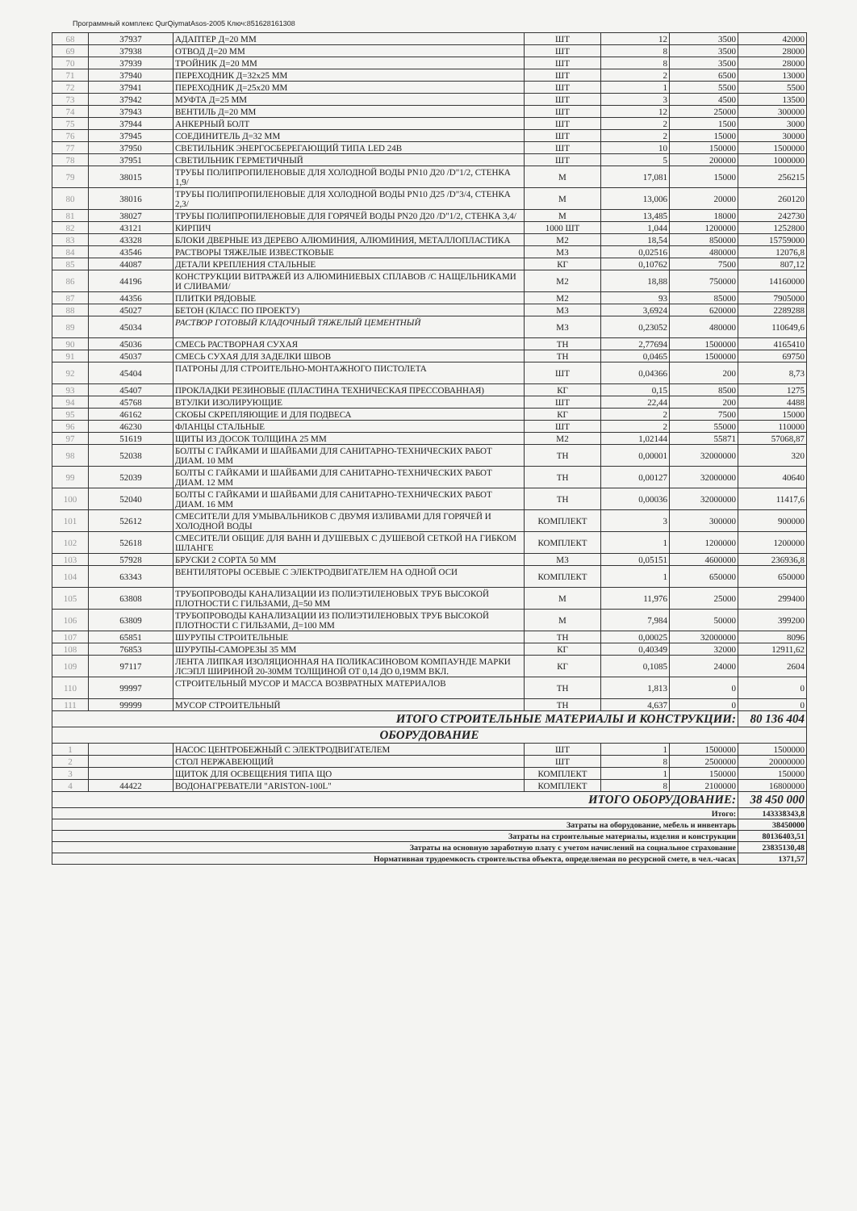Программный комплекс QurQiymatAsos-2005 Ключ:851628161308
| 68 | 37937 | АДАПТЕР Д=20 ММ | ШТ | 12 | 3500 | 42000 |
| 69 | 37938 | ОТВОД Д=20 ММ | ШТ | 8 | 3500 | 28000 |
| 70 | 37939 | ТРОЙНИК Д=20 ММ | ШТ | 8 | 3500 | 28000 |
| 71 | 37940 | ПЕРЕХОДНИК Д=32х25 ММ | ШТ | 2 | 6500 | 13000 |
| 72 | 37941 | ПЕРЕХОДНИК Д=25х20 ММ | ШТ | 1 | 5500 | 5500 |
| 73 | 37942 | МУФТА Д=25 ММ | ШТ | 3 | 4500 | 13500 |
| 74 | 37943 | ВЕНТИЛЬ Д=20 ММ | ШТ | 12 | 25000 | 300000 |
| 75 | 37944 | АНКЕРНЫЙ БОЛТ | ШТ | 2 | 1500 | 3000 |
| 76 | 37945 | СОЕДИНИТЕЛЬ Д=32 ММ | ШТ | 2 | 15000 | 30000 |
| 77 | 37950 | СВЕТИЛЬНИК ЭНЕРГОСБЕРЕГАЮЩИЙ ТИПА LED 24В | ШТ | 10 | 150000 | 1500000 |
| 78 | 37951 | СВЕТИЛЬНИК ГЕРМЕТИЧНЫЙ | ШТ | 5 | 200000 | 1000000 |
| 79 | 38015 | ТРУБЫ ПОЛИПРОПИЛЕНОВЫЕ ДЛЯ ХОЛОДНОЙ ВОДЫ PN10 Д20 /D"1/2, СТЕНКА 1,9/ | М | 17,081 | 15000 | 256215 |
| 80 | 38016 | ТРУБЫ ПОЛИПРОПИЛЕНОВЫЕ ДЛЯ ХОЛОДНОЙ ВОДЫ PN10 Д25 /D"3/4, СТЕНКА 2,3/ | М | 13,006 | 20000 | 260120 |
| 81 | 38027 | ТРУБЫ ПОЛИПРОПИЛЕНОВЫЕ ДЛЯ ГОРЯЧЕЙ ВОДЫ PN20 Д20 /D"1/2, СТЕНКА 3,4/ | М | 13,485 | 18000 | 242730 |
| 82 | 43121 | КИРПИЧ | 1000 ШТ | 1,044 | 1200000 | 1252800 |
| 83 | 43328 | БЛОКИ ДВЕРНЫЕ ИЗ ДЕРЕВО АЛЮМИНИЯ, АЛЮМИНИЯ, МЕТАЛЛОПЛАСТИКА | М2 | 18,54 | 850000 | 15759000 |
| 84 | 43546 | РАСТВОРЫ ТЯЖЕЛЫЕ ИЗВЕСТКОВЫЕ | М3 | 0,02516 | 480000 | 12076,8 |
| 85 | 44087 | ДЕТАЛИ КРЕПЛЕНИЯ СТАЛЬНЫЕ | КГ | 0,10762 | 7500 | 807,12 |
| 86 | 44196 | КОНСТРУКЦИИ ВИТРАЖЕЙ ИЗ АЛЮМИНИЕВЫХ СПЛАВОВ /С НАЩЕЛЬНИКАМИ И СЛИВАМИ/ | М2 | 18,88 | 750000 | 14160000 |
| 87 | 44356 | ПЛИТКИ РЯДОВЫЕ | М2 | 93 | 85000 | 7905000 |
| 88 | 45027 | БЕТОН (КЛАСС ПО ПРОЕКТУ) | М3 | 3,6924 | 620000 | 2289288 |
| 89 | 45034 | РАСТВОР ГОТОВЫЙ КЛАДОЧНЫЙ ТЯЖЕЛЫЙ ЦЕМЕНТНЫЙ | М3 | 0,23052 | 480000 | 110649,6 |
| 90 | 45036 | СМЕСЬ РАСТВОРНАЯ СУХАЯ | ТН | 2,77694 | 1500000 | 4165410 |
| 91 | 45037 | СМЕСЬ СУХАЯ ДЛЯ ЗАДЕЛКИ ШВОВ | ТН | 0,0465 | 1500000 | 69750 |
| 92 | 45404 | ПАТРОНЫ ДЛЯ СТРОИТЕЛЬНО-МОНТАЖНОГО ПИСТОЛЕТА | ШТ | 0,04366 | 200 | 8,73 |
| 93 | 45407 | ПРОКЛАДКИ РЕЗИНОВЫЕ (ПЛАСТИНА ТЕХНИЧЕСКАЯ ПРЕССОВАННАЯ) | КГ | 0,15 | 8500 | 1275 |
| 94 | 45768 | ВТУЛКИ ИЗОЛИРУЮЩИЕ | ШТ | 22,44 | 200 | 4488 |
| 95 | 46162 | СКОБЫ СКРЕПЛЯЮЩИЕ И ДЛЯ ПОДВЕСА | КГ | 2 | 7500 | 15000 |
| 96 | 46230 | ФЛАНЦЫ СТАЛЬНЫЕ | ШТ | 2 | 55000 | 110000 |
| 97 | 51619 | ЩИТЫ ИЗ ДОСОК ТОЛЩИНА 25 ММ | М2 | 1,02144 | 55871 | 57068,87 |
| 98 | 52038 | БОЛТЫ С ГАЙКАМИ И ШАЙБАМИ ДЛЯ САНИТАРНО-ТЕХНИЧЕСКИХ РАБОТ ДИАМ. 10 ММ | ТН | 0,00001 | 32000000 | 320 |
| 99 | 52039 | БОЛТЫ С ГАЙКАМИ И ШАЙБАМИ ДЛЯ САНИТАРНО-ТЕХНИЧЕСКИХ РАБОТ ДИАМ. 12 ММ | ТН | 0,00127 | 32000000 | 40640 |
| 100 | 52040 | БОЛТЫ С ГАЙКАМИ И ШАЙБАМИ ДЛЯ САНИТАРНО-ТЕХНИЧЕСКИХ РАБОТ ДИАМ. 16 ММ | ТН | 0,00036 | 32000000 | 11417,6 |
| 101 | 52612 | СМЕСИТЕЛИ ДЛЯ УМЫВАЛЬНИКОВ С ДВУМЯ ИЗЛИВАМИ ДЛЯ ГОРЯЧЕЙ И ХОЛОДНОЙ ВОДЫ | КОМПЛЕКТ | 3 | 300000 | 900000 |
| 102 | 52618 | СМЕСИТЕЛИ ОБЩИЕ ДЛЯ ВАНН И ДУШЕВЫХ С ДУШЕВОЙ СЕТКОЙ НА ГИБКОМ ШЛАНГЕ | КОМПЛЕКТ | 1 | 1200000 | 1200000 |
| 103 | 57928 | БРУСКИ 2 СОРТА 50 ММ | М3 | 0,05151 | 4600000 | 236936,8 |
| 104 | 63343 | ВЕНТИЛЯТОРЫ ОСЕВЫЕ С ЭЛЕКТРОДВИГАТЕЛЕМ НА ОДНОЙ ОСИ | КОМПЛЕКТ | 1 | 650000 | 650000 |
| 105 | 63808 | ТРУБОПРОВОДЫ КАНАЛИЗАЦИИ ИЗ ПОЛИЭТИЛЕНОВЫХ ТРУБ ВЫСОКОЙ ПЛОТНОСТИ С ГИЛЬЗАМИ, Д=50 ММ | М | 11,976 | 25000 | 299400 |
| 106 | 63809 | ТРУБОПРОВОДЫ КАНАЛИЗАЦИИ ИЗ ПОЛИЭТИЛЕНОВЫХ ТРУБ ВЫСОКОЙ ПЛОТНОСТИ С ГИЛЬЗАМИ, Д=100 ММ | М | 7,984 | 50000 | 399200 |
| 107 | 65851 | ШУРУПЫ СТРОИТЕЛЬНЫЕ | ТН | 0,00025 | 32000000 | 8096 |
| 108 | 76853 | ШУРУПЫ-САМОРЕЗЫ 35 ММ | КГ | 0,40349 | 32000 | 12911,62 |
| 109 | 97117 | ЛЕНТА ЛИПКАЯ ИЗОЛЯЦИОННАЯ НА ПОЛИКАСИНОВОМ КОМПАУНДЕ МАРКИ ЛСЭПЛ ШИРИНОЙ 20-30ММ ТОЛЩИНОЙ ОТ 0,14 ДО 0,19ММ ВКЛ. | КГ | 0,1085 | 24000 | 2604 |
| 110 | 99997 | СТРОИТЕЛЬНЫЙ МУСОР И МАССА ВОЗВРАТНЫХ МАТЕРИАЛОВ | ТН | 1,813 | 0 | 0 |
| 111 | 99999 | МУСОР СТРОИТЕЛЬНЫЙ | ТН | 4,637 | 0 | 0 |
| ИТОГО СТРОИТЕЛЬНЫЕ МАТЕРИАЛЫ И КОНСТРУКЦИИ: | | | | | | 80 136 404 |
| ОБОРУДОВАНИЕ | | | | | | |
| 1 | | НАСОС ЦЕНТРОБЕЖНЫЙ С ЭЛЕКТРОДВИГАТЕЛЕМ | ШТ | 1 | 1500000 | 1500000 |
| 2 | | СТОЛ НЕРЖАВЕЮЩИЙ | ШТ | 8 | 2500000 | 20000000 |
| 3 | | ЩИТОК ДЛЯ ОСВЕЩЕНИЯ ТИПА ЩО | КОМПЛЕКТ | 1 | 150000 | 150000 |
| 4 | 44422 | ВОДОНАГРЕВАТЕЛИ "ARISTON-100L" | КОМПЛЕКТ | 8 | 2100000 | 16800000 |
| ИТОГО ОБОРУДОВАНИЕ: | | | | | | 38 450 000 |
| Итого: | | | | | | 143338343,8 |
| Затраты на оборудование, мебель и инвентарь | | | | | | 38450000 |
| Затраты на строительные материалы, изделия и конструкции | | | | | | 80136403,51 |
| Затраты на основную заработную плату с учетом начислений на социальное страхование | | | | | | 23835130,48 |
| Нормативная трудоемкость строительства объекта, определяемая по ресурсной смете, в чел.-часах | | | | | | 1371,57 |